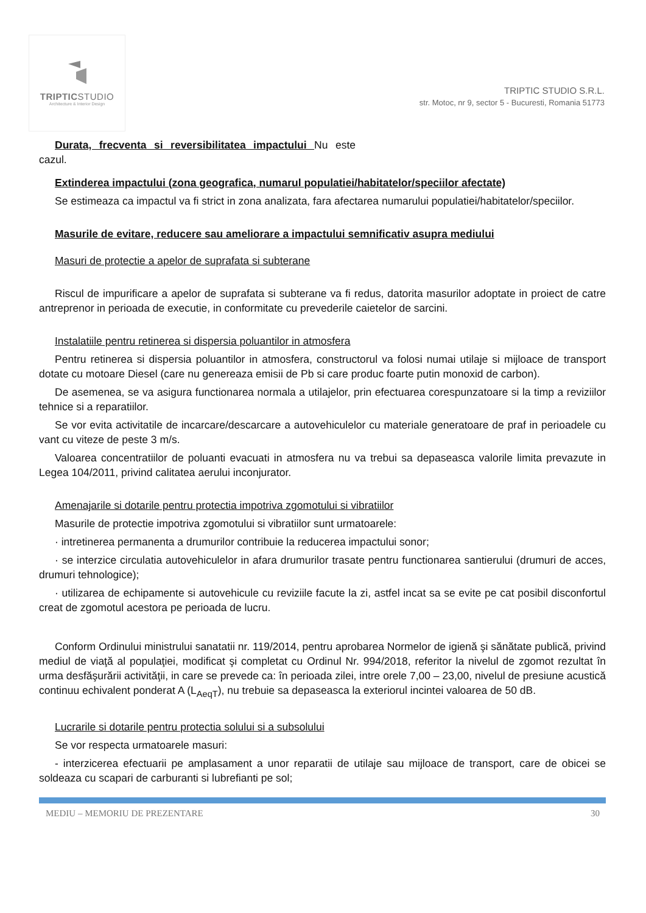TRIPTICSTUDIO
Architecture & Interior Design
TRIPTIC STUDIO S.R.L.
str. Motoc, nr 9, sector 5 - Bucuresti, Romania 51773
Durata, frecventa si reversibilitatea impactului Nu este cazul.
Extinderea impactului (zona geografica, numarul populatiei/habitatelor/speciilor afectate)
Se estimeaza ca impactul va fi strict in zona analizata, fara afectarea numarului populatiei/habitatelor/speciilor.
Masurile de evitare, reducere sau ameliorare a impactului semnificativ asupra mediului
Masuri de protectie a apelor de suprafata si subterane
Riscul de impurificare a apelor de suprafata si subterane va fi redus, datorita masurilor adoptate in proiect de catre antreprenor in perioada de executie, in conformitate cu prevederile caietelor de sarcini.
Instalatiile pentru retinerea si dispersia poluantilor in atmosfera
Pentru retinerea si dispersia poluantilor in atmosfera, constructorul va folosi numai utilaje si mijloace de transport dotate cu motoare Diesel (care nu genereaza emisii de Pb si care produc foarte putin monoxid de carbon).
De asemenea, se va asigura functionarea normala a utilajelor, prin efectuarea corespunzatoare si la timp a reviziilor tehnice si a reparatiilor.
Se vor evita activitatile de incarcare/descarcare a autovehiculelor cu materiale generatoare de praf in perioadele cu vant cu viteze de peste 3 m/s.
Valoarea concentratiilor de poluanti evacuati in atmosfera nu va trebui sa depaseasca valorile limita prevazute in Legea 104/2011, privind calitatea aerului inconjurator.
Amenajarile si dotarile pentru protectia impotriva zgomotului si vibratiilor
Masurile de protectie impotriva zgomotului si vibratiilor sunt urmatoarele:
· intretinerea permanenta a drumurilor contribuie la reducerea impactului sonor;
· se interzice circulatia autovehiculelor in afara drumurilor trasate pentru functionarea santierului (drumuri de acces, drumuri tehnologice);
· utilizarea de echipamente si autovehicule cu reviziile facute la zi, astfel incat sa se evite pe cat posibil disconfortul creat de zgomotul acestora pe perioada de lucru.
Conform Ordinului ministrului sanatatii nr. 119/2014, pentru aprobarea Normelor de igienă şi sănătate publică, privind mediul de viaţă al populaţiei, modificat şi completat cu Ordinul Nr. 994/2018, referitor la nivelul de zgomot rezultat în urma desfăşurării activităţii, in care se prevede ca: în perioada zilei, intre orele 7,00 – 23,00, nivelul de presiune acustică continuu echivalent ponderat A (L<sub>AeqT</sub>), nu trebuie sa depaseasca la exteriorul incintei valoarea de 50 dB.
Lucrarile si dotarile pentru protectia solului si a subsolului
Se vor respecta urmatoarele masuri:
- interzicerea efectuarii pe amplasament a unor reparatii de utilaje sau mijloace de transport, care de obicei se soldeaza cu scapari de carburanti si lubrefianti pe sol;
MEDIU – MEMORIU DE PREZENTARE 30